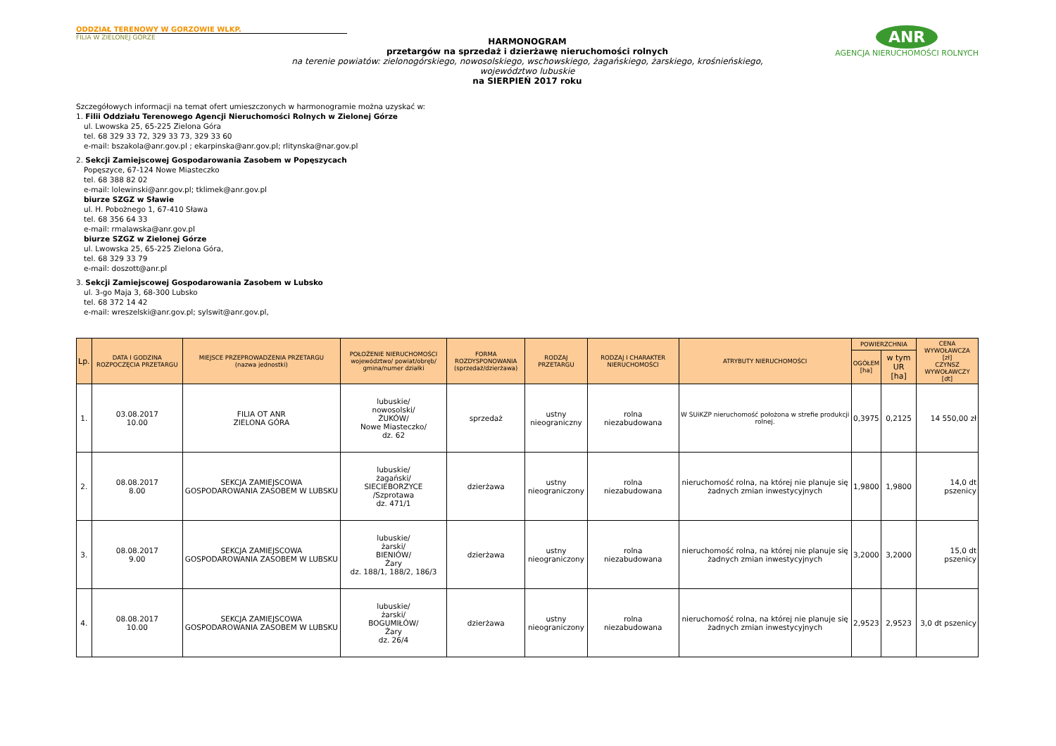ODDZIAŁ TERENOWY W GORZOWIE WLKP.
FILIA W ZIELONEJ GÓRZE
ANR
AGENCJA NIERUCHOMOŚCI ROLNYCH
HARMONOGRAM
przetargów na sprzedaż i dzierżawę nieruchomości rolnych
na terenie powiatów: zielonogórskiego, nowosolskiego, wschowskiego, żagańskiego, żarskiego, krośnieńskiego,
województwo lubuskie
na SIERPIEŃ 2017 roku
Szczegółowych informacji na temat ofert umieszczonych w harmonogramie można uzyskać w:
1. Filii Oddziału Terenowego Agencji Nieruchomości Rolnych w Zielonej Górze
ul. Lwowska 25, 65-225 Zielona Góra
tel. 68 329 33 72, 329 33 73, 329 33 60
e-mail: bszakola@anr.gov.pl ; ekarpinska@anr.gov.pl; rlitynska@nar.gov.pl
2. Sekcji Zamiejscowej Gospodarowania Zasobem w Popęszycach
Popęszyce, 67-124 Nowe Miasteczko
tel. 68 388 82 02
e-mail: lolewinski@anr.gov.pl; tklimek@anr.gov.pl
biurze SZGZ w Sławie
ul. H. Pobożnego 1, 67-410 Sława
tel. 68 356 64 33
e-mail: rmalawska@anr.gov.pl
biurze SZGZ w Zielonej Górze
ul. Lwowska 25, 65-225 Zielona Góra,
tel. 68 329 33 79
e-mail: doszott@anr.pl
3. Sekcji Zamiejscowej Gospodarowania Zasobem w Lubsko
ul. 3-go Maja 3, 68-300 Lubsko
tel. 68 372 14 42
e-mail: wreszelski@anr.gov.pl; sylswit@anr.gov.pl,
| Lp. | DATA I GODZINA ROZPOCZĘCIA PRZETARGU | MIEJSCE PRZEPROWADZENIA PRZETARGU (nazwa jednostki) | POŁOŻENIE NIERUCHOMOŚCI województwo/ powiat/obręb/ gmina/numer działki | FORMA ROZDYSPONOWANIA (sprzedaż/dzierżawa) | RODZAJ PRZETARGU | RODZAJ I CHARAKTER NIERUCHOMOŚCI | ATRYBUTY NIERUCHOMOŚCI | POWIERZCHNIA | | CENA WYWOŁAWCZA [zł] CZYNSZ WYWOŁAWCZY [dt] |
| --- | --- | --- | --- | --- | --- | --- | --- | --- | --- | --- |
| | | | | | | | | OGÓŁEM [ha] | w tym UR [ha] | |
| 1. | 03.08.2017 10.00 | FILIA OT ANR ZIELONA GÓRA | lubuskie/ nowosolski/ ŻUKÓW/ Nowe Miasteczko/ dz. 62 | sprzedaż | ustny nieograniczny | rolna niezabudowana | W SUiKZP nieruchomość położona w strefie produkcji rolnej. | 0,3975 | 0,2125 | 14 550,00 zł |
| 2. | 08.08.2017 8.00 | SEKCJA ZAMIEJSCOWA GOSPODAROWANIA ZASOBEM W LUBSKU | lubuskie/ żagański/ SIECIEBORZYCE /Szprotawa dz. 471/1 | dzierżawa | ustny nieograniczony | rolna niezabudowana | nieruchomość rolna, na której nie planuje się żadnych zmian inwestycyjnych | 1,9800 | 1,9800 | 14,0 dt pszenicy |
| 3. | 08.08.2017 9.00 | SEKCJA ZAMIEJSCOWA GOSPODAROWANIA ZASOBEM W LUBSKU | lubuskie/ żarski/ BIENIÓW/ Żary dz. 188/1, 188/2, 186/3 | dzierżawa | ustny nieograniczony | rolna niezabudowana | nieruchomość rolna, na której nie planuje się żadnych zmian inwestycyjnych | 3,2000 | 3,2000 | 15,0 dt pszenicy |
| 4. | 08.08.2017 10.00 | SEKCJA ZAMIEJSCOWA GOSPODAROWANIA ZASOBEM W LUBSKU | lubuskie/ żarski/ BOGUMIŁÓW/ Żary dz. 26/4 | dzierżawa | ustny nieograniczony | rolna niezabudowana | nieruchomość rolna, na której nie planuje się żadnych zmian inwestycyjnych | 2,9523 | 2,9523 | 3,0 dt pszenicy |